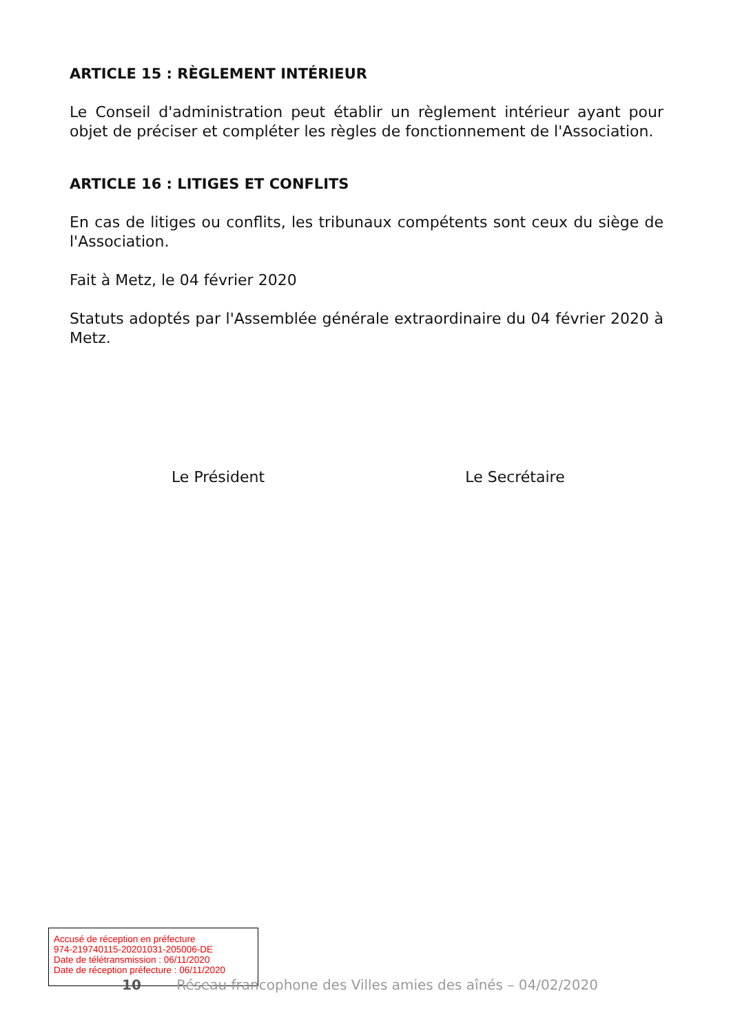ARTICLE 15 : RÈGLEMENT INTÉRIEUR
Le Conseil d'administration peut établir un règlement intérieur ayant pour objet de préciser et compléter les règles de fonctionnement de l'Association.
ARTICLE 16 : LITIGES ET CONFLITS
En cas de litiges ou conflits, les tribunaux compétents sont ceux du siège de l'Association.
Fait à Metz, le 04 février 2020
Statuts adoptés par l'Assemblée générale extraordinaire du 04 février 2020 à Metz.
Le Président Le Secrétaire
Accusé de réception en préfecture
974-219740115-20201031-205006-DE
Date de télétransmission : 06/11/2020
Date de réception préfecture : 06/11/2020
10 Réseau francophone des Villes amies des aînés – 04/02/2020